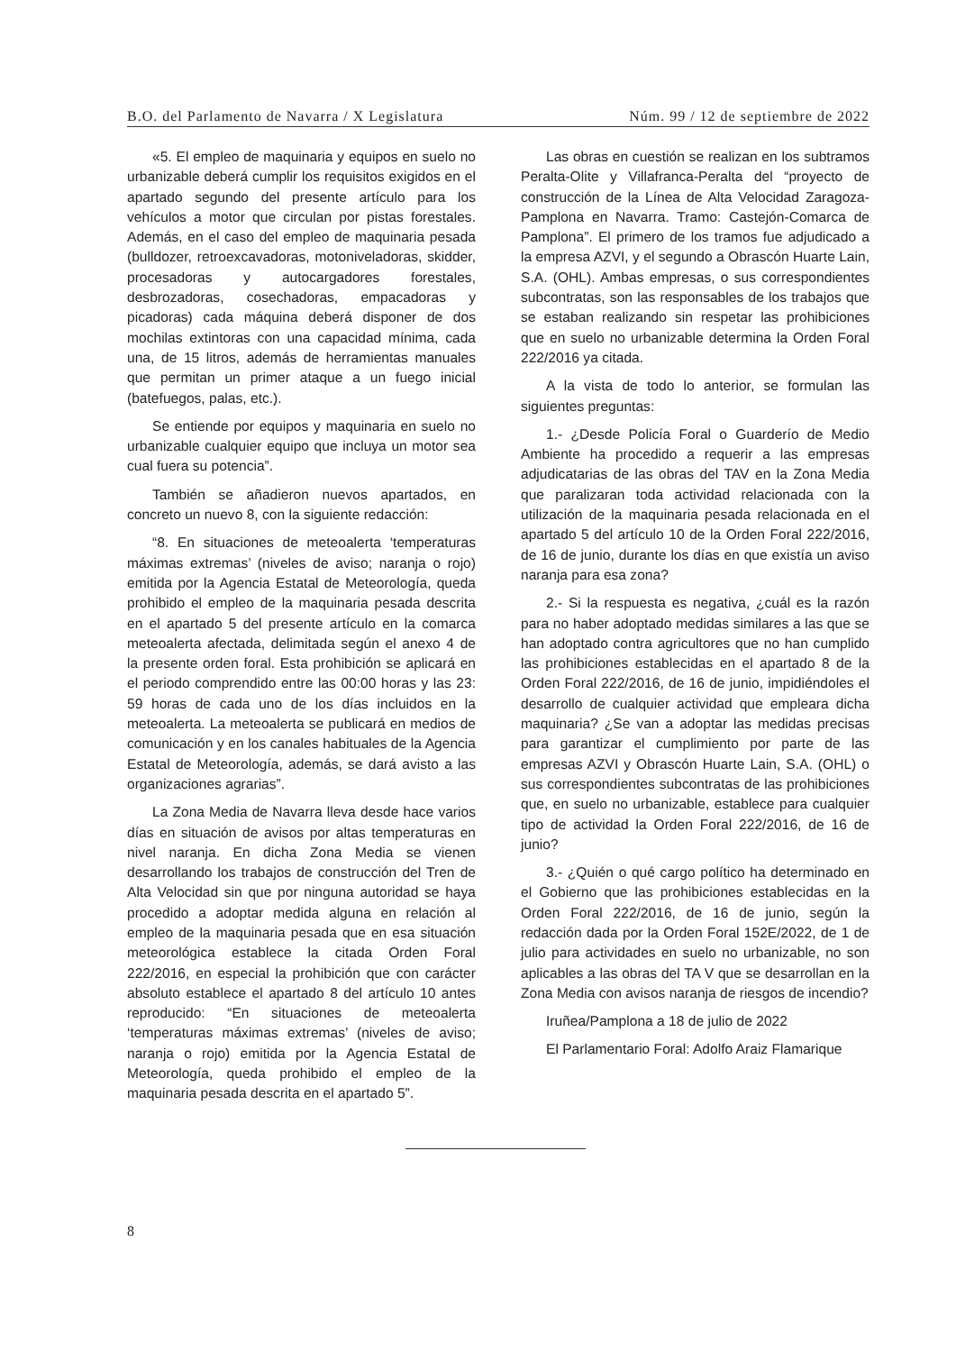B.O. del Parlamento de Navarra / X Legislatura Núm. 99 / 12 de septiembre de 2022
«5. El empleo de maquinaria y equipos en suelo no urbanizable deberá cumplir los requisitos exigidos en el apartado segundo del presente artículo para los vehículos a motor que circulan por pistas forestales. Además, en el caso del empleo de maquinaria pesada (bulldozer, retroexcavadoras, motoniveladoras, skidder, procesadoras y autocargadores forestales, desbrozadoras, cosechadoras, empacadoras y picadoras) cada máquina deberá disponer de dos mochilas extintoras con una capacidad mínima, cada una, de 15 litros, además de herramientas manuales que permitan un primer ataque a un fuego inicial (batefuegos, palas, etc.).
Se entiende por equipos y maquinaria en suelo no urbanizable cualquier equipo que incluya un motor sea cual fuera su potencia”.
También se añadieron nuevos apartados, en concreto un nuevo 8, con la siguiente redacción:
“8. En situaciones de meteoalerta ‘temperaturas máximas extremas’ (niveles de aviso; naranja o rojo) emitida por la Agencia Estatal de Meteorología, queda prohibido el empleo de la maquinaria pesada descrita en el apartado 5 del presente artículo en la comarca meteoalerta afectada, delimitada según el anexo 4 de la presente orden foral. Esta prohibición se aplicará en el periodo comprendido entre las 00:00 horas y las 23: 59 horas de cada uno de los días incluidos en la meteoalerta. La meteoalerta se publicará en medios de comunicación y en los canales habituales de la Agencia Estatal de Meteorología, además, se dará avisto a las organizaciones agrarias”.
La Zona Media de Navarra lleva desde hace varios días en situación de avisos por altas temperaturas en nivel naranja. En dicha Zona Media se vienen desarrollando los trabajos de construcción del Tren de Alta Velocidad sin que por ninguna autoridad se haya procedido a adoptar medida alguna en relación al empleo de la maquinaria pesada que en esa situación meteorológica establece la citada Orden Foral 222/2016, en especial la prohibición que con carácter absoluto establece el apartado 8 del artículo 10 antes reproducido: “En situaciones de meteoalerta ‘temperaturas máximas extremas’ (niveles de aviso; naranja o rojo) emitida por la Agencia Estatal de Meteorología, queda prohibido el empleo de la maquinaria pesada descrita en el apartado 5”.
Las obras en cuestión se realizan en los subtramos Peralta-Olite y Villafranca-Peralta del “proyecto de construcción de la Línea de Alta Velocidad Zaragoza-Pamplona en Navarra. Tramo: Castejón-Comarca de Pamplona”. El primero de los tramos fue adjudicado a la empresa AZVI, y el segundo a Obrascón Huarte Lain, S.A. (OHL). Ambas empresas, o sus correspondientes subcontratas, son las responsables de los trabajos que se estaban realizando sin respetar las prohibiciones que en suelo no urbanizable determina la Orden Foral 222/2016 ya citada.
A la vista de todo lo anterior, se formulan las siguientes preguntas:
1.- ¿Desde Policía Foral o Guarderío de Medio Ambiente ha procedido a requerir a las empresas adjudicatarias de las obras del TAV en la Zona Media que paralizaran toda actividad relacionada con la utilización de la maquinaria pesada relacionada en el apartado 5 del artículo 10 de la Orden Foral 222/2016, de 16 de junio, durante los días en que existía un aviso naranja para esa zona?
2.- Si la respuesta es negativa, ¿cuál es la razón para no haber adoptado medidas similares a las que se han adoptado contra agricultores que no han cumplido las prohibiciones establecidas en el apartado 8 de la Orden Foral 222/2016, de 16 de junio, impidiéndoles el desarrollo de cualquier actividad que empleara dicha maquinaria? ¿Se van a adoptar las medidas precisas para garantizar el cumplimiento por parte de las empresas AZVI y Obrascón Huarte Lain, S.A. (OHL) o sus correspondientes subcontratas de las prohibiciones que, en suelo no urbanizable, establece para cualquier tipo de actividad la Orden Foral 222/2016, de 16 de junio?
3.- ¿Quién o qué cargo político ha determinado en el Gobierno que las prohibiciones establecidas en la Orden Foral 222/2016, de 16 de junio, según la redacción dada por la Orden Foral 152E/2022, de 1 de julio para actividades en suelo no urbanizable, no son aplicables a las obras del TA V que se desarrollan en la Zona Media con avisos naranja de riesgos de incendio?
Iruñea/Pamplona a 18 de julio de 2022
El Parlamentario Foral: Adolfo Araiz Flamarique
8